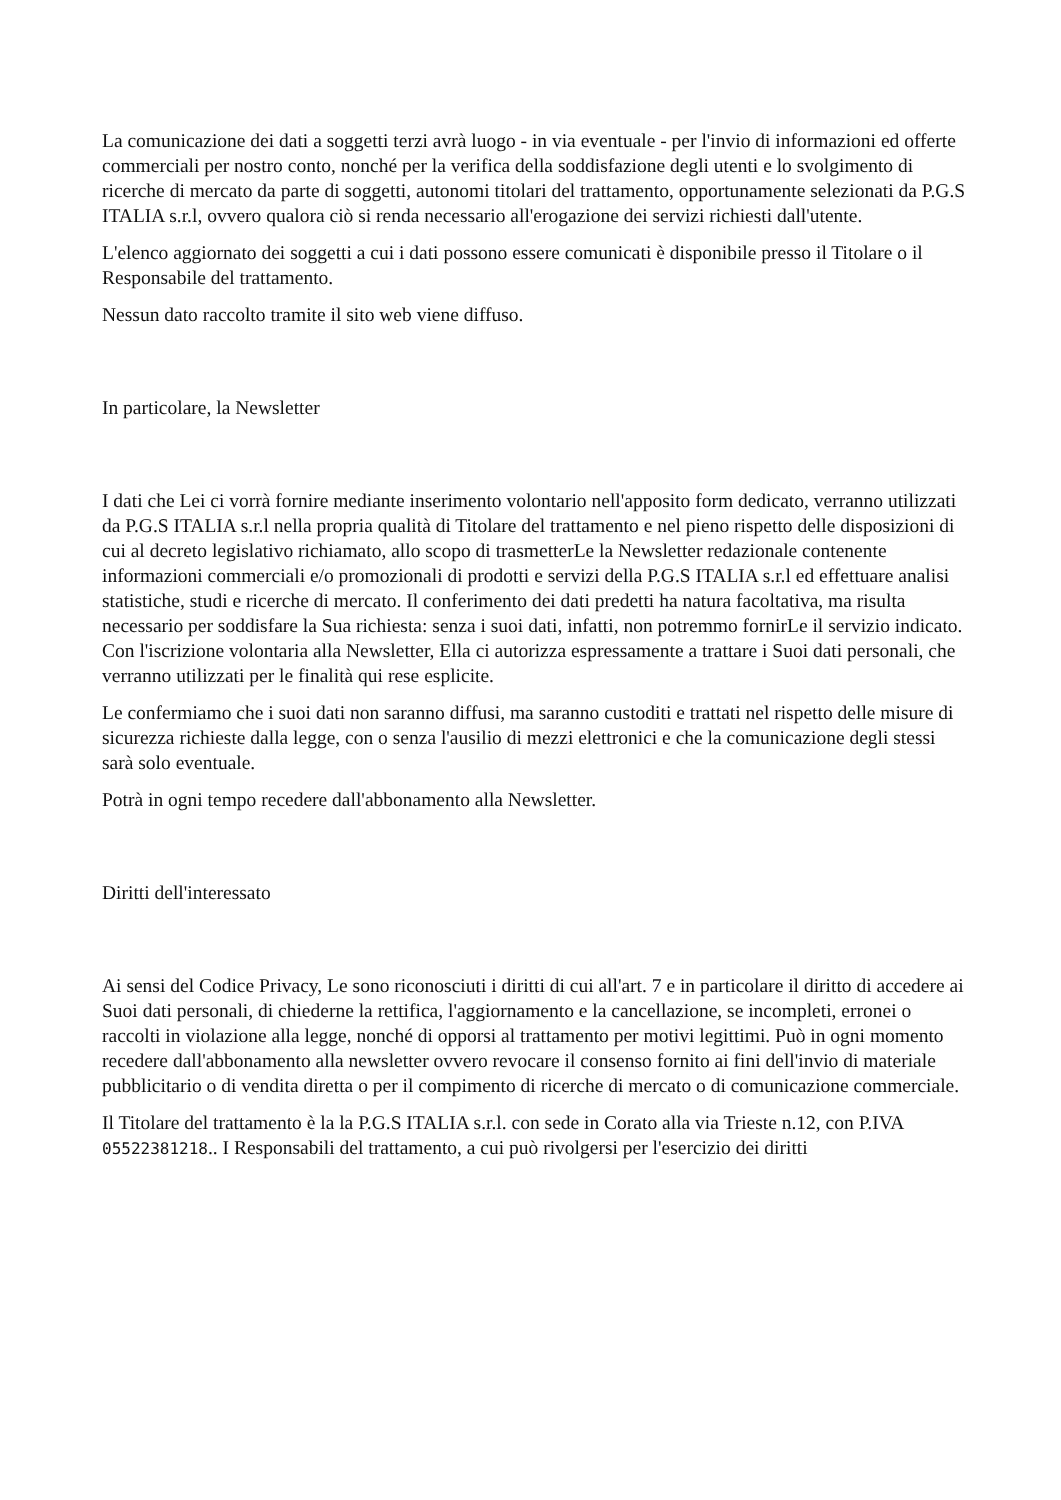La comunicazione dei dati a soggetti terzi avrà luogo - in via eventuale - per l'invio di informazioni ed offerte commerciali per nostro conto, nonché per la verifica della soddisfazione degli utenti e lo svolgimento di ricerche di mercato da parte di soggetti, autonomi titolari del trattamento, opportunamente selezionati da P.G.S ITALIA s.r.l, ovvero qualora ciò si renda necessario all'erogazione dei servizi richiesti dall'utente.
L'elenco aggiornato dei soggetti a cui i dati possono essere comunicati è disponibile presso il Titolare o il Responsabile del trattamento.
Nessun dato raccolto tramite il sito web viene diffuso.
In particolare, la Newsletter
I dati che Lei ci vorrà fornire mediante inserimento volontario nell'apposito form dedicato, verranno utilizzati da P.G.S ITALIA s.r.l nella propria qualità di Titolare del trattamento e nel pieno rispetto delle disposizioni di cui al decreto legislativo richiamato, allo scopo di trasmetterLe la Newsletter redazionale contenente informazioni commerciali e/o promozionali di prodotti e servizi della P.G.S ITALIA s.r.l ed effettuare analisi statistiche, studi e ricerche di mercato. Il conferimento dei dati predetti ha natura facoltativa, ma risulta necessario per soddisfare la Sua richiesta: senza i suoi dati, infatti, non potremmo fornirLe il servizio indicato. Con l'iscrizione volontaria alla Newsletter, Ella ci autorizza espressamente a trattare i Suoi dati personali, che verranno utilizzati per le finalità qui rese esplicite.
Le confermiamo che i suoi dati non saranno diffusi, ma saranno custoditi e trattati nel rispetto delle misure di sicurezza richieste dalla legge, con o senza l'ausilio di mezzi elettronici e che la comunicazione degli stessi sarà solo eventuale.
Potrà in ogni tempo recedere dall'abbonamento alla Newsletter.
Diritti dell'interessato
Ai sensi del Codice Privacy, Le sono riconosciuti i diritti di cui all'art. 7 e in particolare il diritto di accedere ai Suoi dati personali, di chiederne la rettifica, l'aggiornamento e la cancellazione, se incompleti, erronei o raccolti in violazione alla legge, nonché di opporsi al trattamento per motivi legittimi. Può in ogni momento recedere dall'abbonamento alla newsletter ovvero revocare il consenso fornito ai fini dell'invio di materiale pubblicitario o di vendita diretta o per il compimento di ricerche di mercato o di comunicazione commerciale.
Il Titolare del trattamento è la la P.G.S ITALIA s.r.l. con sede in Corato alla via Trieste n.12, con P.IVA 05522381218.. I Responsabili del trattamento, a cui può rivolgersi per l'esercizio dei diritti